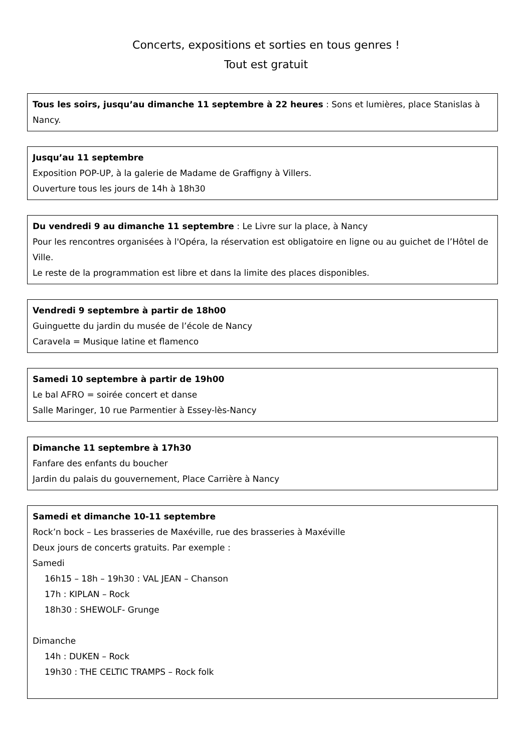Concerts, expositions et sorties en tous genres !
Tout est gratuit
Tous les soirs, jusqu’au dimanche 11 septembre à 22 heures : Sons et lumières, place Stanislas à Nancy.
Jusqu’au 11 septembre
Exposition POP-UP, à la galerie de Madame de Graffigny à Villers.
Ouverture tous les jours de 14h à 18h30
Du vendredi 9 au dimanche 11 septembre : Le Livre sur la place, à Nancy
Pour les rencontres organisées à l'Opéra, la réservation est obligatoire en ligne ou au guichet de l’Hôtel de Ville.
Le reste de la programmation est libre et dans la limite des places disponibles.
Vendredi 9 septembre à partir de 18h00
Guinguette du jardin du musée de l’école de Nancy
Caravela = Musique latine et flamenco
Samedi 10 septembre à partir de 19h00
Le bal AFRO = soirée concert et danse
Salle Maringer, 10 rue Parmentier à Essey-lès-Nancy
Dimanche 11 septembre à 17h30
Fanfare des enfants du boucher
Jardin du palais du gouvernement, Place Carrière à Nancy
Samedi et dimanche 10-11 septembre
Rock’n bock – Les brasseries de Maxéville, rue des brasseries à Maxéville
Deux jours de concerts gratuits. Par exemple :
Samedi
16h15 – 18h – 19h30 : VAL JEAN – Chanson
17h : KIPLAN – Rock
18h30 : SHEWOLF- Grunge
Dimanche
14h : DUKEN – Rock
19h30 : THE CELTIC TRAMPS – Rock folk